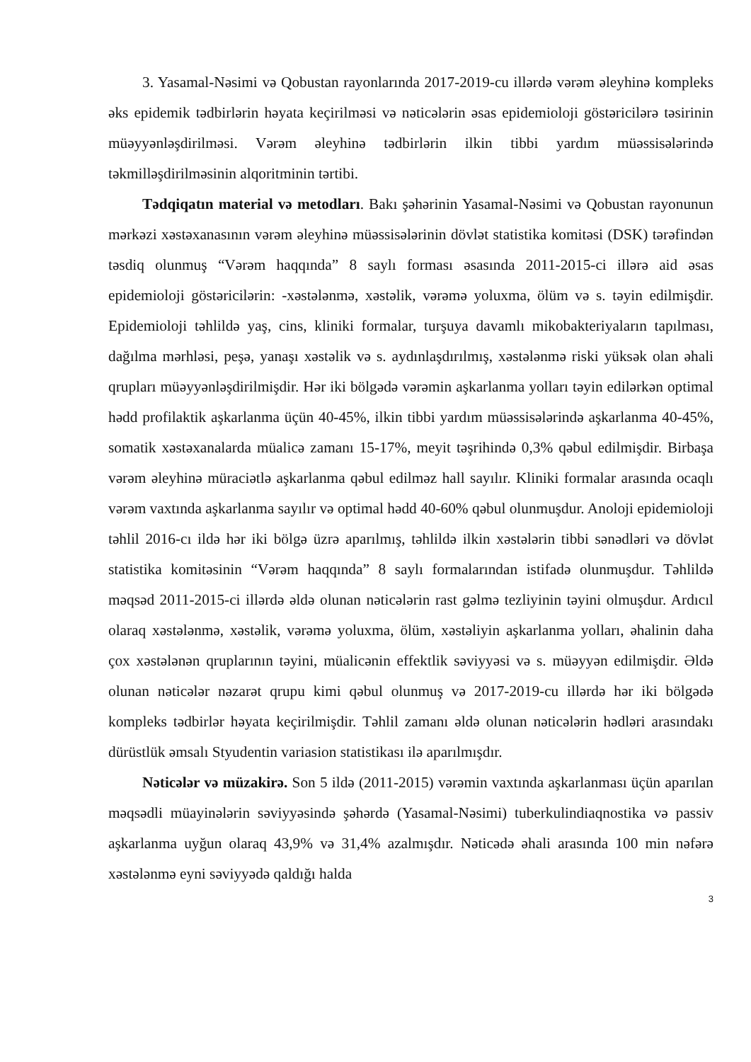3. Yasamal-Nəsimi və Qobustan rayonlarında 2017-2019-cu illərdə vərəm əleyhinə kompleks əks epidemik tədbirlərin həyata keçirilməsi və nəticələrin əsas epidemioloji göstəricilərə təsirinin müəyyənləşdirilməsi. Vərəm əleyhinə tədbirlərin ilkin tibbi yardım müəssisələrində təkmilləşdirilməsinin alqoritminin tərtibi.
Tədqiqatın material və metodları. Bakı şəhərinin Yasamal-Nəsimi və Qobustan rayonunun mərkəzi xəstəxanasının vərəm əleyhinə müəssisələrinin dövlət statistika komitəsi (DSK) tərəfindən təsdiq olunmuş “Vərəm haqqında” 8 saylı forması əsasında 2011-2015-ci illərə aid əsas epidemioloji göstəricilərin: -xəstələnmə, xəstəlik, vərəmə yoluxma, ölüm və s. təyin edilmişdir. Epidemioloji təhlildə yaş, cins, kliniki formalar, turşuya davamlı mikobakteriyaların tapılması, dağılma mərhləsi, peşə, yanaşı xəstəlik və s. aydınlaşdırılmış, xəstələnmə riski yüksək olan əhali qrupları müəyyənləşdirilmişdir. Hər iki bölgədə vərəmin aşkarlanma yolları təyin edilərkən optimal hədd profilaktik aşkarlanma üçün 40-45%, ilkin tibbi yardım müəssisələrində aşkarlanma 40-45%, somatik xəstəxanalarda müalicə zamanı 15-17%, meyit təşrihində 0,3% qəbul edilmişdir. Birbaşa vərəm əleyhinə müraciətlə aşkarlanma qəbul edilməz hall sayılır. Kliniki formalar arasında ocaqlı vərəm vaxtında aşkarlanma sayılır və optimal hədd 40-60% qəbul olunmuşdur. Anoloji epidemioloji təhlil 2016-cı ildə hər iki bölgə üzrə aparılmış, təhlildə ilkin xəstələrin tibbi sənədləri və dövlət statistika komitəsinin “Vərəm haqqında” 8 saylı formalarından istifadə olunmuşdur. Təhlildə məqsəd 2011-2015-ci illərdə əldə olunan nəticələrin rast gəlmə tezliyinin təyini olmuşdur. Ardıcıl olaraq xəstələnmə, xəstəlik, vərəmə yoluxma, ölüm, xəstəliyin aşkarlanma yolları, əhalinin daha çox xəstələnən qruplarının təyini, müalicənin effektlik səviyyəsi və s. müəyyən edilmişdir. Əldə olunan nəticələr nəzarət qrupu kimi qəbul olunmuş və 2017-2019-cu illərdə hər iki bölgədə kompleks tədbirlər həyata keçirilmişdir. Təhlil zamanı əldə olunan nəticələrin hədləri arasındakı dürüstlük əmsalı Styudentin variasion statistikası ilə aparılmışdır.
Nəticələr və müzakirə. Son 5 ildə (2011-2015) vərəmin vaxtında aşkarlanması üçün aparılan məqsədli müayinələrin səviyyəsində şəhərdə (Yasamal-Nəsimi) tuberkulindiaqnostika və passiv aşkarlanma uyğun olaraq 43,9% və 31,4% azalmışdır. Nəticədə əhali arasında 100 min nəfərə xəstələnmə eyni səviyyədə qaldığı halda
3